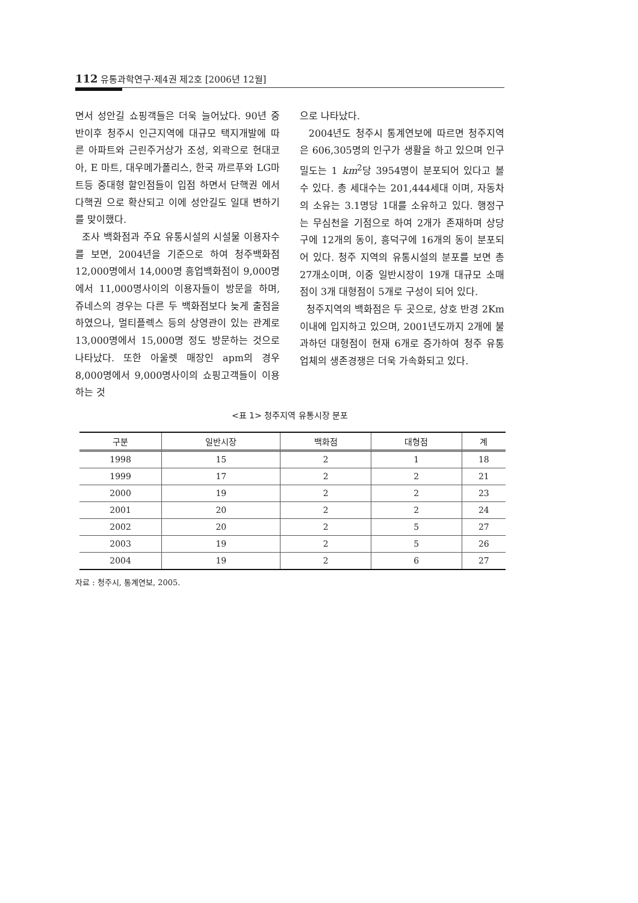112 유통과학연구·제4권 제2호 [2006년 12월]
면서 성안길 쇼핑객들은 더욱 늘어났다. 90년 중반이후 청주시 인근지역에 대규모 택지개발에 따른 아파트와 근린주거상가 조성, 외곽으로 현대코아, E 마트, 대우메가폴리스, 한국 까르푸와 LG마트등 중대형 할인점들이 입점 하면서 단핵권 에서 다핵권 으로 확산되고 이에 성안길도 일대 변하기를 맞이했다.
조사 백화점과 주요 유통시설의 시설물 이용자수를 보면, 2004년을 기준으로 하여 청주백화점 12,000명에서 14,000명 흥업백화점이 9,000명에서 11,000명사이의 이용자들이 방문을 하며, 쥬네스의 경우는 다른 두 백화점보다 늦게 출점을 하였으나, 멀티플렉스 등의 상영관이 있는 관계로 13,000명에서 15,000명 정도 방문하는 것으로 나타났다. 또한 아울렛 매장인 apm의 경우 8,000명에서 9,000명사이의 쇼핑고객들이 이용하는 것
으로 나타났다.
2004년도 청주시 통계연보에 따르면 청주지역은 606,305명의 인구가 생활을 하고 있으며 인구밀도는 1 km<sup>2</sup>당 3954명이 분포되어 있다고 볼 수 있다. 총 세대수는 201,444세대 이며, 자동차의 소유는 3.1명당 1대를 소유하고 있다. 행정구는 무심천을 기점으로 하여 2개가 존재하며 상당구에 12개의 동이, 흥덕구에 16개의 동이 분포되어 있다. 청주 지역의 유통시설의 분포를 보면 총 27개소이며, 이중 일반시장이 19개 대규모 소매점이 3개 대형점이 5개로 구성이 되어 있다.
청주지역의 백화점은 두 곳으로, 상호 반경 2Km이내에 입지하고 있으며, 2001년도까지 2개에 불과하던 대형점이 현재 6개로 증가하여 청주 유통업체의 생존경쟁은 더욱 가속화되고 있다.
<표 1> 청주지역 유통시장 분포
| 구분 | 일반시장 | 백화점 | 대형점 | 계 |
| --- | --- | --- | --- | --- |
| 1998 | 15 | 2 | 1 | 18 |
| 1999 | 17 | 2 | 2 | 21 |
| 2000 | 19 | 2 | 2 | 23 |
| 2001 | 20 | 2 | 2 | 24 |
| 2002 | 20 | 2 | 5 | 27 |
| 2003 | 19 | 2 | 5 | 26 |
| 2004 | 19 | 2 | 6 | 27 |
자료 : 청주시, 통계연보, 2005.